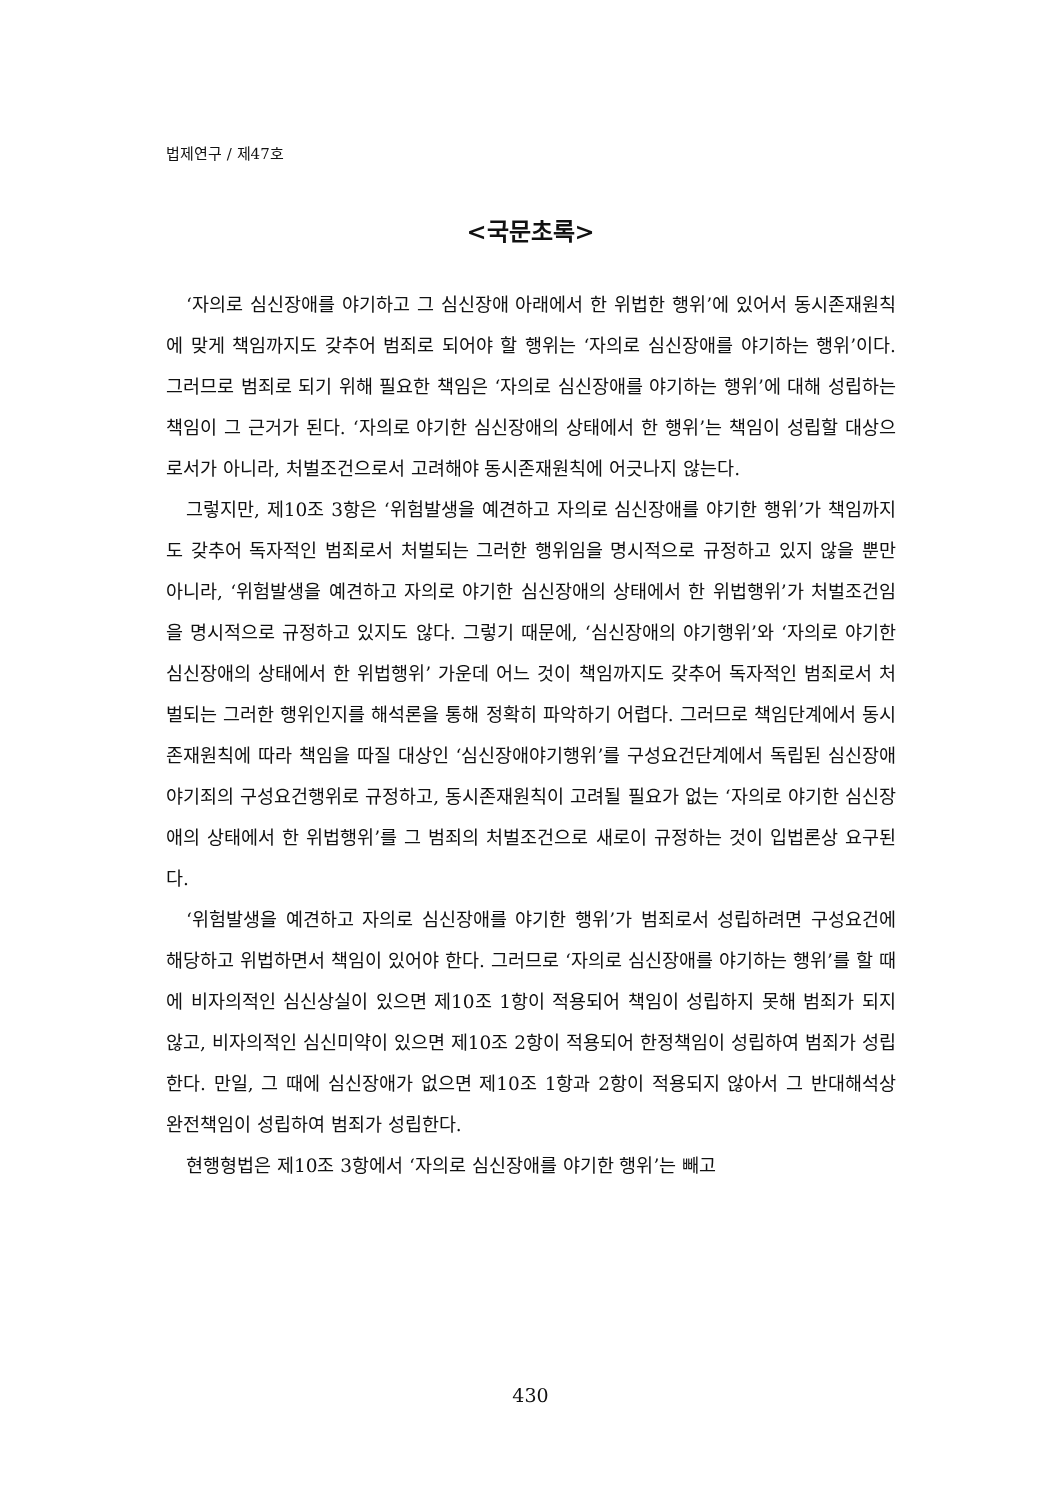법제연구 / 제47호
<국문초록>
‘자의로 심신장애를 야기하고 그 심신장애 아래에서 한 위법한 행위’에 있어서 동시존재원칙에 맞게 책임까지도 갖추어 범죄로 되어야 할 행위는 ‘자의로 심신장애를 야기하는 행위’이다. 그러므로 범죄로 되기 위해 필요한 책임은 ‘자의로 심신장애를 야기하는 행위’에 대해 성립하는 책임이 그 근거가 된다. ‘자의로 야기한 심신장애의 상태에서 한 행위’는 책임이 성립할 대상으로서가 아니라, 처벌조건으로서 고려해야 동시존재원칙에 어긋나지 않는다.
그렇지만, 제10조 3항은 ‘위험발생을 예견하고 자의로 심신장애를 야기한 행위’가 책임까지도 갖추어 독자적인 범죄로서 처벌되는 그러한 행위임을 명시적으로 규정하고 있지 않을 뿐만 아니라, ‘위험발생을 예견하고 자의로 야기한 심신장애의 상태에서 한 위법행위’가 처벌조건임을 명시적으로 규정하고 있지도 않다. 그렇기 때문에, ‘심신장애의 야기행위’와 ‘자의로 야기한 심신장애의 상태에서 한 위법행위’ 가운데 어느 것이 책임까지도 갖추어 독자적인 범죄로서 처벌되는 그러한 행위인지를 해석론을 통해 정확히 파악하기 어렵다. 그러므로 책임단계에서 동시존재원칙에 따라 책임을 따질 대상인 ‘심신장애야기행위’를 구성요건단계에서 독립된 심신장애야기죄의 구성요건행위로 규정하고, 동시존재원칙이 고려될 필요가 없는 ‘자의로 야기한 심신장애의 상태에서 한 위법행위’를 그 범죄의 처벌조건으로 새로이 규정하는 것이 입법론상 요구된다.
‘위험발생을 예견하고 자의로 심신장애를 야기한 행위’가 범죄로서 성립하려면 구성요건에 해당하고 위법하면서 책임이 있어야 한다. 그러므로 ‘자의로 심신장애를 야기하는 행위’를 할 때에 비자의적인 심신상실이 있으면 제10조 1항이 적용되어 책임이 성립하지 못해 범죄가 되지 않고, 비자의적인 심신미약이 있으면 제10조 2항이 적용되어 한정책임이 성립하여 범죄가 성립한다. 만일, 그 때에 심신장애가 없으면 제10조 1항과 2항이 적용되지 않아서 그 반대해석상 완전책임이 성립하여 범죄가 성립한다.
현행형법은 제10조 3항에서 ‘자의로 심신장애를 야기한 행위’는 빼고
430